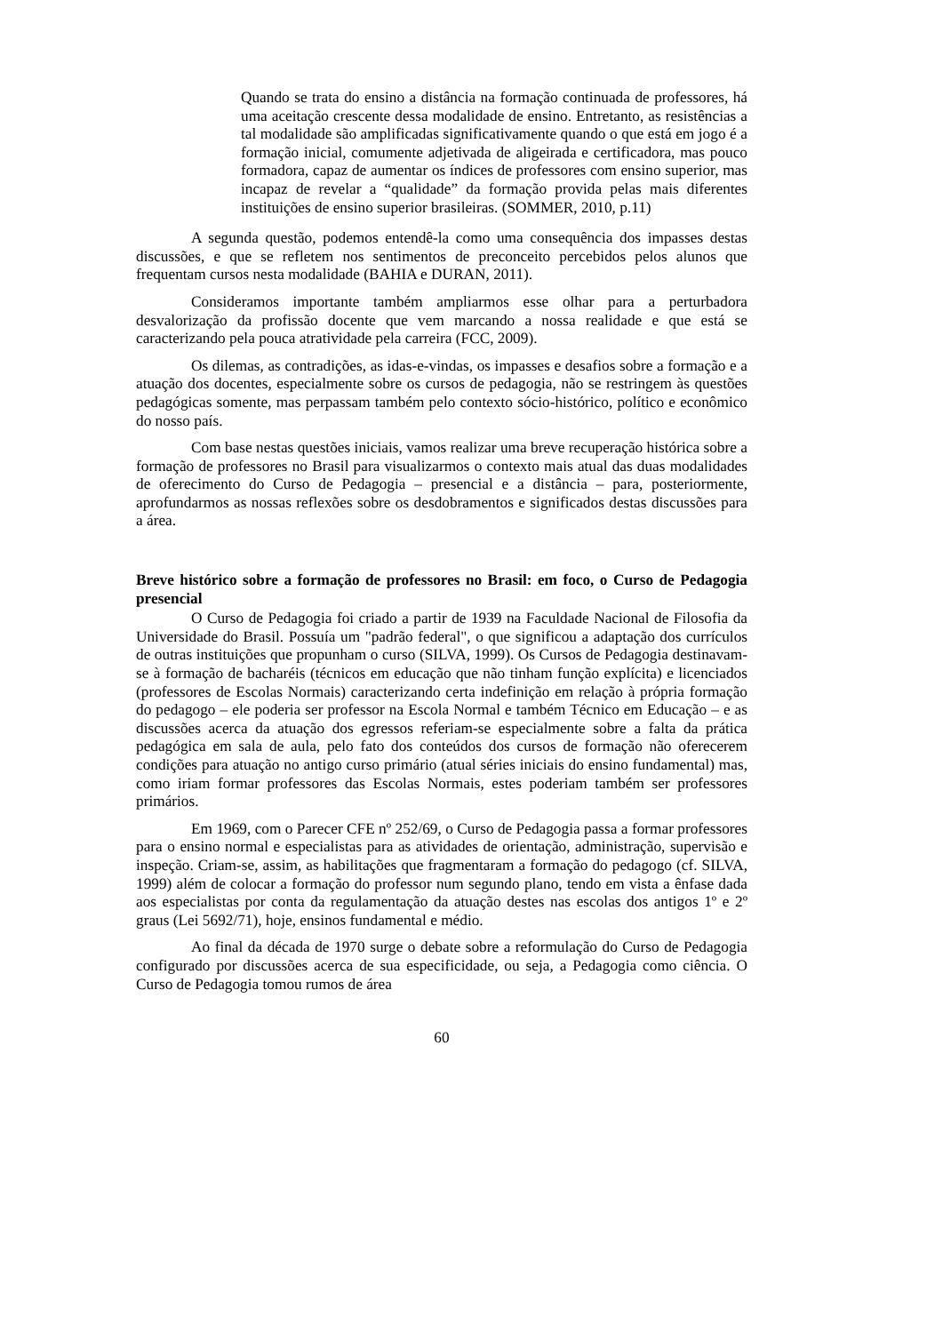Quando se trata do ensino a distância na formação continuada de professores, há uma aceitação crescente dessa modalidade de ensino. Entretanto, as resistências a tal modalidade são amplificadas significativamente quando o que está em jogo é a formação inicial, comumente adjetivada de aligeirada e certificadora, mas pouco formadora, capaz de aumentar os índices de professores com ensino superior, mas incapaz de revelar a “qualidade” da formação provida pelas mais diferentes instituições de ensino superior brasileiras. (SOMMER, 2010, p.11)
A segunda questão, podemos entendê-la como uma consequência dos impasses destas discussões, e que se refletem nos sentimentos de preconceito percebidos pelos alunos que frequentam cursos nesta modalidade (BAHIA e DURAN, 2011).
Consideramos importante também ampliarmos esse olhar para a perturbadora desvalorização da profissão docente que vem marcando a nossa realidade e que está se caracterizando pela pouca atratividade pela carreira (FCC, 2009).
Os dilemas, as contradições, as idas-e-vindas, os impasses e desafios sobre a formação e a atuação dos docentes, especialmente sobre os cursos de pedagogia, não se restringem às questões pedagógicas somente, mas perpassam também pelo contexto sócio-histórico, político e econômico do nosso país.
Com base nestas questões iniciais, vamos realizar uma breve recuperação histórica sobre a formação de professores no Brasil para visualizarmos o contexto mais atual das duas modalidades de oferecimento do Curso de Pedagogia – presencial e a distância – para, posteriormente, aprofundarmos as nossas reflexões sobre os desdobramentos e significados destas discussões para a área.
Breve histórico sobre a formação de professores no Brasil: em foco, o Curso de Pedagogia presencial
O Curso de Pedagogia foi criado a partir de 1939 na Faculdade Nacional de Filosofia da Universidade do Brasil. Possuía um "padrão federal", o que significou a adaptação dos currículos de outras instituições que propunham o curso (SILVA, 1999). Os Cursos de Pedagogia destinavam-se à formação de bacharéis (técnicos em educação que não tinham função explícita) e licenciados (professores de Escolas Normais) caracterizando certa indefinição em relação à própria formação do pedagogo – ele poderia ser professor na Escola Normal e também Técnico em Educação – e as discussões acerca da atuação dos egressos referiam-se especialmente sobre a falta da prática pedagógica em sala de aula, pelo fato dos conteúdos dos cursos de formação não oferecerem condições para atuação no antigo curso primário (atual séries iniciais do ensino fundamental) mas, como iriam formar professores das Escolas Normais, estes poderiam também ser professores primários.
Em 1969, com o Parecer CFE nº 252/69, o Curso de Pedagogia passa a formar professores para o ensino normal e especialistas para as atividades de orientação, administração, supervisão e inspeção. Criam-se, assim, as habilitações que fragmentaram a formação do pedagogo (cf. SILVA, 1999) além de colocar a formação do professor num segundo plano, tendo em vista a ênfase dada aos especialistas por conta da regulamentação da atuação destes nas escolas dos antigos 1º e 2º graus (Lei 5692/71), hoje, ensinos fundamental e médio.
Ao final da década de 1970 surge o debate sobre a reformulação do Curso de Pedagogia configurado por discussões acerca de sua especificidade, ou seja, a Pedagogia como ciência. O Curso de Pedagogia tomou rumos de área
60